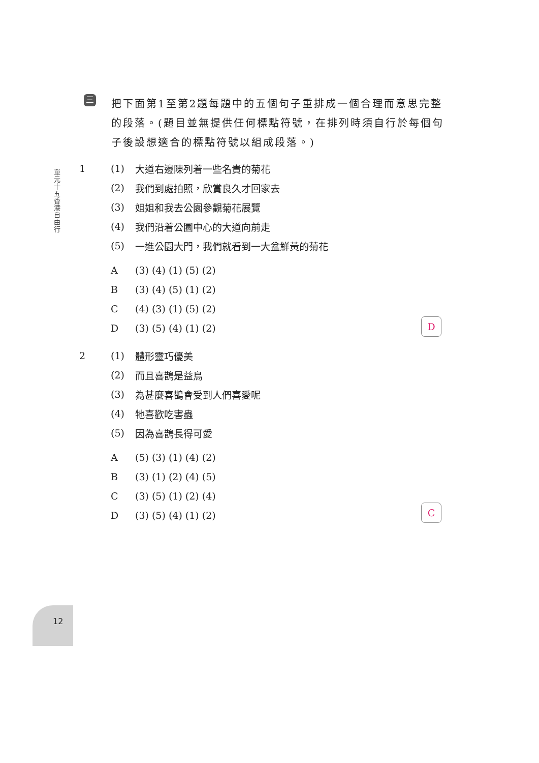單元十五 香港自由行
三
把下面第1至第2題每題中的五個句子重排成一個合理而意思完整的段落。(題目並無提供任何標點符號，在排列時須自行於每個句子後設想適合的標點符號以組成段落。)
1 (1) 大道右邊陳列着一些名貴的菊花
(2) 我們到處拍照，欣賞良久才回家去
(3) 姐姐和我去公園參觀菊花展覽
(4) 我們沿着公園中心的大道向前走
(5) 一進公園大門，我們就看到一大盆鮮黃的菊花
A (3) (4) (1) (5) (2)
B (3) (4) (5) (1) (2)
C (4) (3) (1) (5) (2)
D (3) (5) (4) (1) (2)
D
2 (1) 體形靈巧優美
(2) 而且喜鵲是益鳥
(3) 為甚麼喜鵲會受到人們喜愛呢
(4) 牠喜歡吃害蟲
(5) 因為喜鵲長得可愛
A (5) (3) (1) (4) (2)
B (3) (1) (2) (4) (5)
C (3) (5) (1) (2) (4)
D (3) (5) (4) (1) (2)
C
12